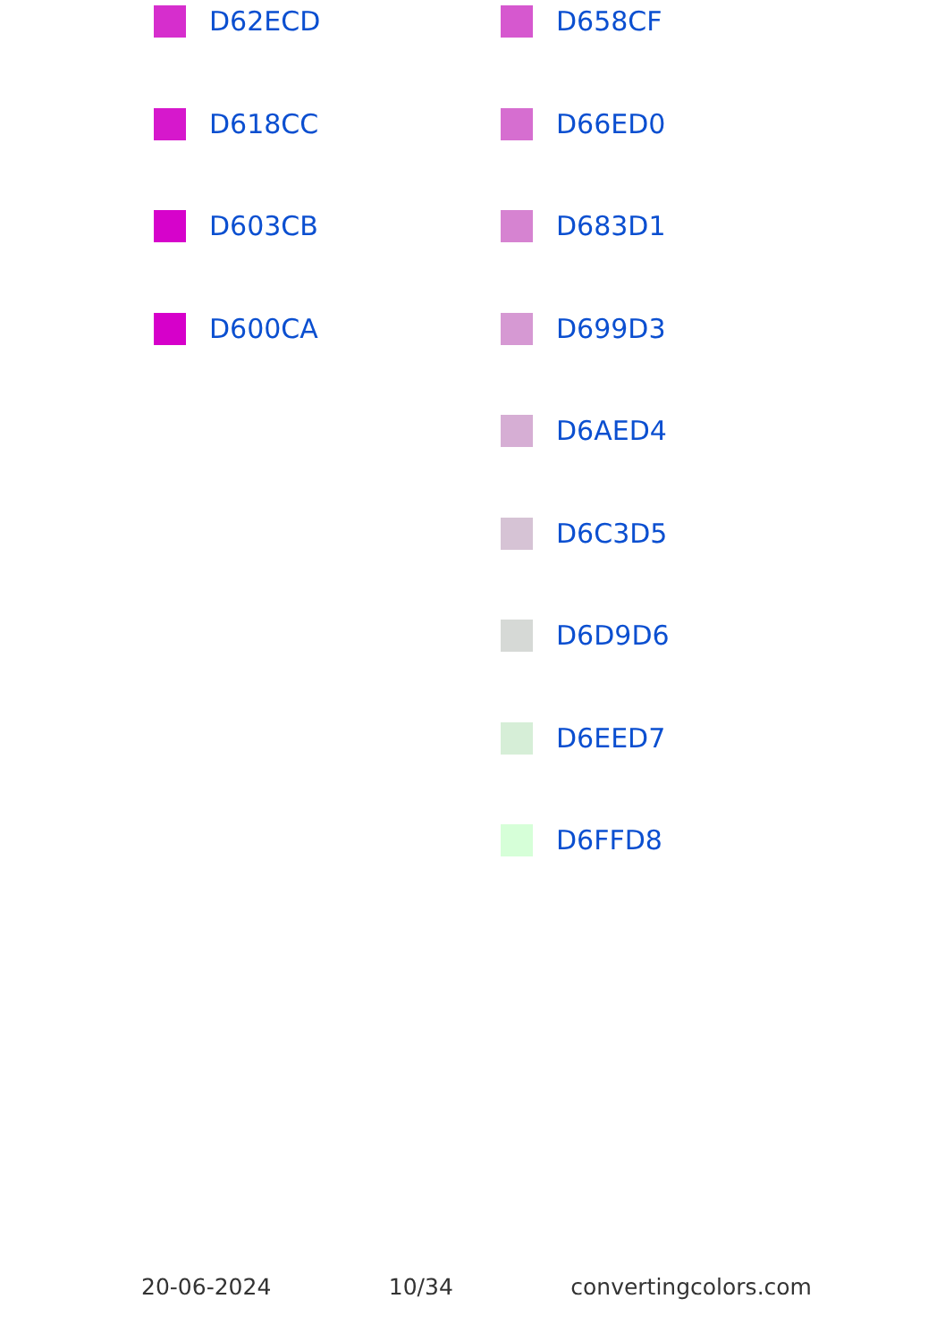D62ECD
D618CC
D603CB
D600CA
D658CF
D66ED0
D683D1
D699D3
D6AED4
D6C3D5
D6D9D6
D6EED7
D6FFD8
20-06-2024 10/34 convertingcolors.com